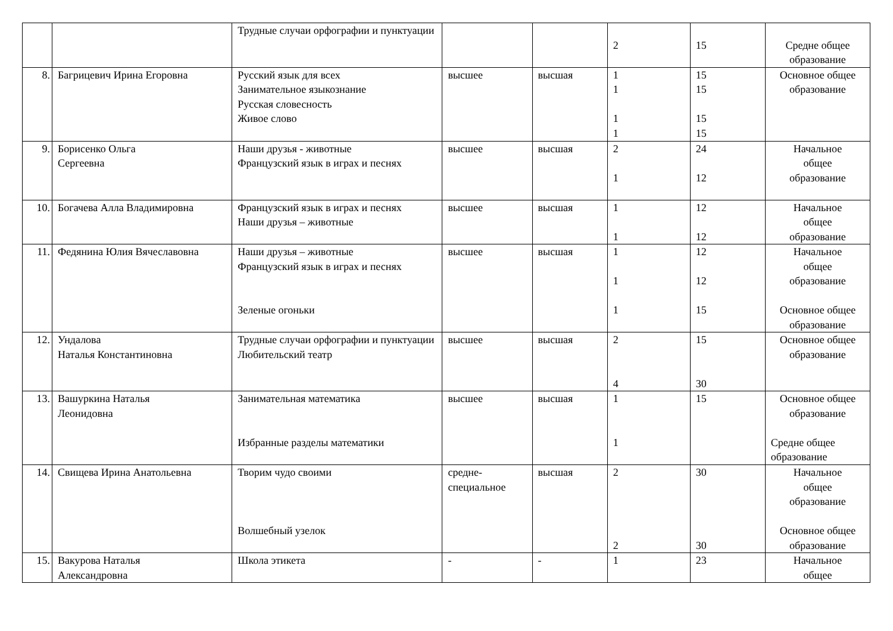| | | Трудные случаи орфографии и пунктуации | | | 2 | 15 | Средне общее образование |
| 8. | Багрицевич Ирина Егоровна | Русский язык для всех Занимательное языкознание Русская словесность Живое слово | высшее | высшая | 1 1 1 1 | 15 15 15 15 | Основное общее образование |
| 9. | Борисенко Ольга Сергеевна | Наши друзья - животные Французский язык в играх и песнях | высшее | высшая | 2 1 | 24 12 | Начальное общее образование |
| 10. | Богачева Алла Владимировна | Французский язык в играх и песнях Наши друзья – животные | высшее | высшая | 1 1 | 12 12 | Начальное общее образование |
| 11. | Федянина Юлия Вячеславовна | Наши друзья – животные Французский язык в играх и песнях Зеленые огоньки | высшее | высшая | 1 1 1 | 12 12 15 | Начальное общее образование Основное общее образование |
| 12. | Ундалова Наталья Константиновна | Трудные случаи орфографии и пунктуации Любительский театр | высшее | высшая | 2 4 | 15 30 | Основное общее образование |
| 13. | Вашуркина Наталья Леонидовна | Занимательная математика Избранные разделы математики | высшее | высшая | 1 1 | 15 | Основное общее образование Средне общее образование |
| 14. | Свищева Ирина Анатольевна | Творим чудо своими Волшебный узелок | средне-специальное | высшая | 2 2 | 30 30 | Начальное общее образование Основное общее образование |
| 15. | Вакурова Наталья Александровна | Школа этикета | - | - | 1 | 23 | Начальное общее |